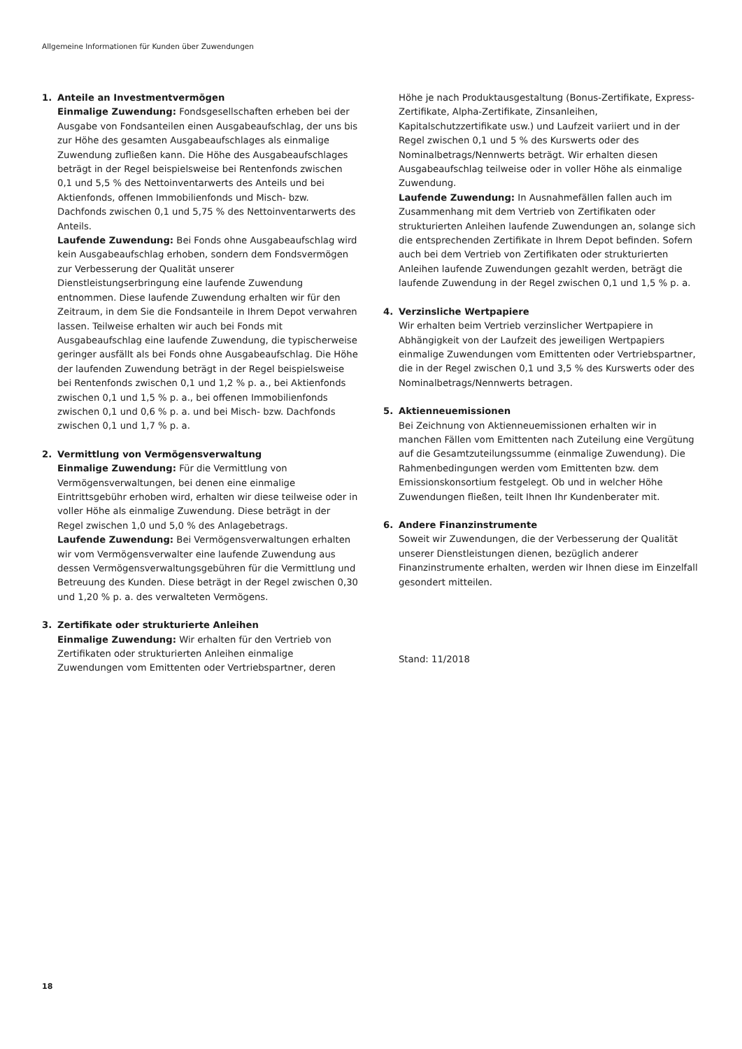Allgemeine Informationen für Kunden über Zuwendungen
1. Anteile an Investmentvermögen
Einmalige Zuwendung: Fondsgesellschaften erheben bei der Ausgabe von Fondsanteilen einen Ausgabeaufschlag, der uns bis zur Höhe des gesamten Ausgabeaufschlages als einmalige Zuwendung zufließen kann. Die Höhe des Ausgabeaufschlages beträgt in der Regel beispielsweise bei Rentenfonds zwischen 0,1 und 5,5 % des Nettoinventarwerts des Anteils und bei Aktienfonds, offenen Immobilienfonds und Misch- bzw. Dachfonds zwischen 0,1 und 5,75 % des Nettoinventarwerts des Anteils.
Laufende Zuwendung: Bei Fonds ohne Ausgabeaufschlag wird kein Ausgabeaufschlag erhoben, sondern dem Fondsvermögen zur Verbesserung der Qualität unserer Dienstleistungserbringung eine laufende Zuwendung entnommen. Diese laufende Zuwendung erhalten wir für den Zeitraum, in dem Sie die Fondsanteile in Ihrem Depot verwahren lassen. Teilweise erhalten wir auch bei Fonds mit Ausgabeaufschlag eine laufende Zuwendung, die typischerweise geringer ausfällt als bei Fonds ohne Ausgabeaufschlag. Die Höhe der laufenden Zuwendung beträgt in der Regel beispielsweise bei Rentenfonds zwischen 0,1 und 1,2 % p. a., bei Aktienfonds zwischen 0,1 und 1,5 % p. a., bei offenen Immobilienfonds zwischen 0,1 und 0,6 % p. a. und bei Misch- bzw. Dachfonds zwischen 0,1 und 1,7 % p. a.
2. Vermittlung von Vermögensverwaltung
Einmalige Zuwendung: Für die Vermittlung von Vermögensverwaltungen, bei denen eine einmalige Eintrittsgebühr erhoben wird, erhalten wir diese teilweise oder in voller Höhe als einmalige Zuwendung. Diese beträgt in der Regel zwischen 1,0 und 5,0 % des Anlagebetrags.
Laufende Zuwendung: Bei Vermögensverwaltungen erhalten wir vom Vermögensverwalter eine laufende Zuwendung aus dessen Vermögensverwaltungsgebühren für die Vermittlung und Betreuung des Kunden. Diese beträgt in der Regel zwischen 0,30 und 1,20 % p. a. des verwalteten Vermögens.
3. Zertifikate oder strukturierte Anleihen
Einmalige Zuwendung: Wir erhalten für den Vertrieb von Zertifikaten oder strukturierten Anleihen einmalige Zuwendungen vom Emittenten oder Vertriebspartner, deren
Höhe je nach Produktausgestaltung (Bonus-Zertifikate, Express-Zertifikate, Alpha-Zertifikate, Zinsanleihen, Kapitalschutzzertifikate usw.) und Laufzeit variiert und in der Regel zwischen 0,1 und 5 % des Kurswerts oder des Nominalbetrags/Nennwerts beträgt. Wir erhalten diesen Ausgabeaufschlag teilweise oder in voller Höhe als einmalige Zuwendung.
Laufende Zuwendung: In Ausnahmefällen fallen auch im Zusammenhang mit dem Vertrieb von Zertifikaten oder strukturierten Anleihen laufende Zuwendungen an, solange sich die entsprechenden Zertifikate in Ihrem Depot befinden. Sofern auch bei dem Vertrieb von Zertifikaten oder strukturierten Anleihen laufende Zuwendungen gezahlt werden, beträgt die laufende Zuwendung in der Regel zwischen 0,1 und 1,5 % p. a.
4. Verzinsliche Wertpapiere
Wir erhalten beim Vertrieb verzinslicher Wertpapiere in Abhängigkeit von der Laufzeit des jeweiligen Wertpapiers einmalige Zuwendungen vom Emittenten oder Vertriebspartner, die in der Regel zwischen 0,1 und 3,5 % des Kurswerts oder des Nominalbetrags/Nennwerts betragen.
5. Aktienneuemissionen
Bei Zeichnung von Aktienneuemissionen erhalten wir in manchen Fällen vom Emittenten nach Zuteilung eine Vergütung auf die Gesamtzuteilungssumme (einmalige Zuwendung). Die Rahmenbedingungen werden vom Emittenten bzw. dem Emissionskonsortium festgelegt. Ob und in welcher Höhe Zuwendungen fließen, teilt Ihnen Ihr Kundenberater mit.
6. Andere Finanzinstrumente
Soweit wir Zuwendungen, die der Verbesserung der Qualität unserer Dienstleistungen dienen, bezüglich anderer Finanzinstrumente erhalten, werden wir Ihnen diese im Einzelfall gesondert mitteilen.
Stand: 11/2018
18